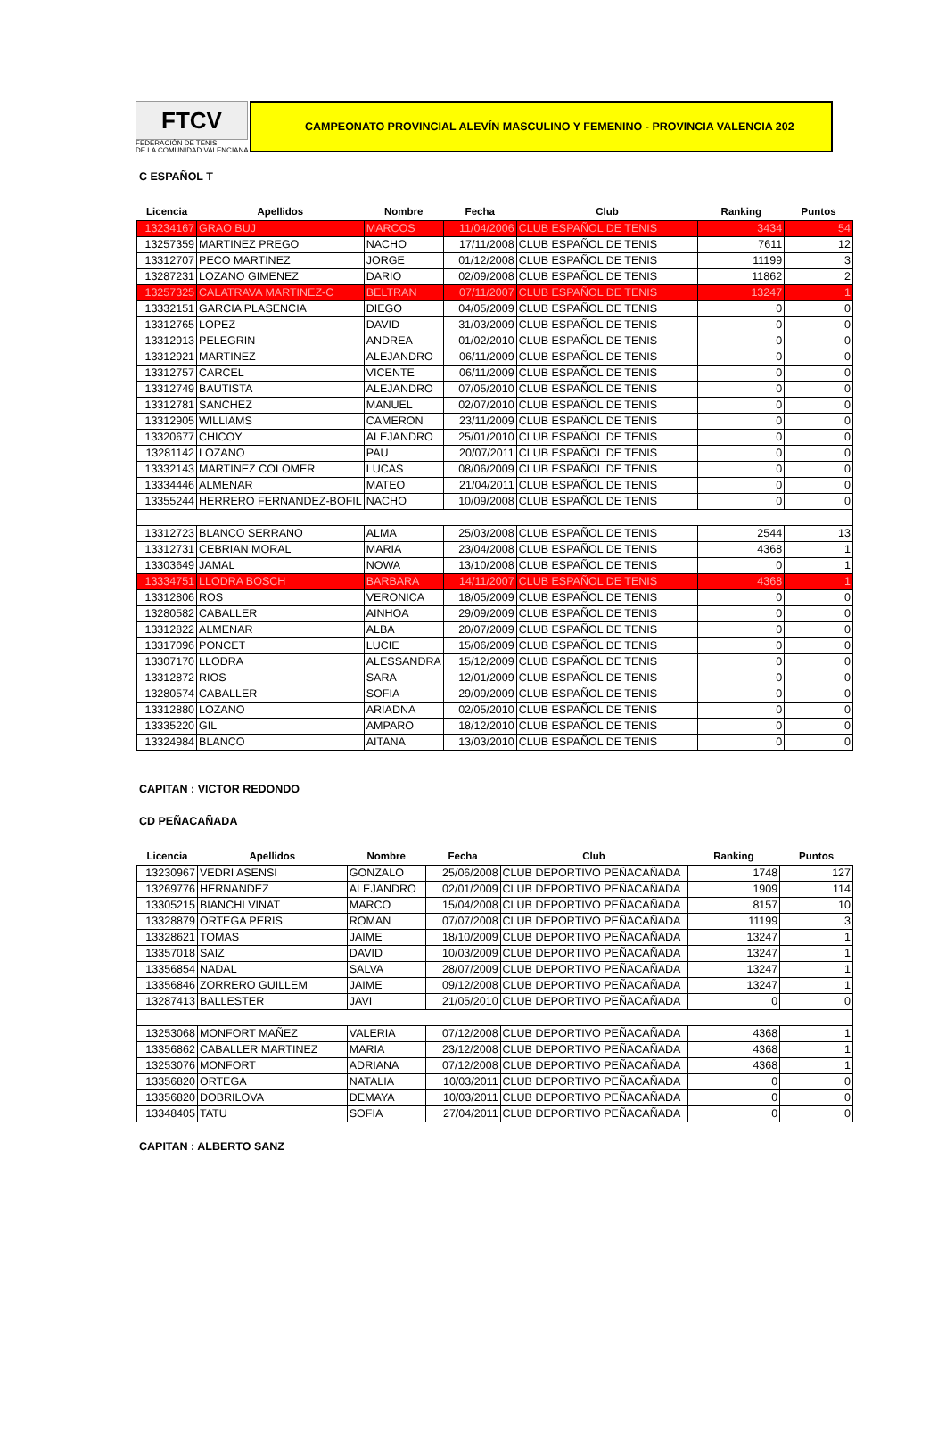FTCV
FEDERACIÓN DE TENIS
DE LA COMUNIDAD VALENCIANA
CAMPEONATO PROVINCIAL ALEVÍN MASCULINO Y FEMENINO - PROVINCIA VALENCIA 202
C ESPAÑOL T
| Licencia | Apellidos | Nombre | Fecha | Club | Ranking | Puntos |
| --- | --- | --- | --- | --- | --- | --- |
| 13234167 | GRAO BUJ | MARCOS | 11/04/2006 | CLUB ESPAÑOL DE TENIS | 3434 | 54 |
| 13257359 | MARTINEZ PREGO | NACHO | 17/11/2008 | CLUB ESPAÑOL DE TENIS | 7611 | 12 |
| 13312707 | PECO MARTINEZ | JORGE | 01/12/2008 | CLUB ESPAÑOL DE TENIS | 11199 | 3 |
| 13287231 | LOZANO GIMENEZ | DARIO | 02/09/2008 | CLUB ESPAÑOL DE TENIS | 11862 | 2 |
| 13257325 | CALATRAVA MARTINEZ-C | BELTRAN | 07/11/2007 | CLUB ESPAÑOL DE TENIS | 13247 | 1 |
| 13332151 | GARCIA PLASENCIA | DIEGO | 04/05/2009 | CLUB ESPAÑOL DE TENIS | 0 | 0 |
| 13312765 | LOPEZ | DAVID | 31/03/2009 | CLUB ESPAÑOL DE TENIS | 0 | 0 |
| 13312913 | PELEGRIN | ANDREA | 01/02/2010 | CLUB ESPAÑOL DE TENIS | 0 | 0 |
| 13312921 | MARTINEZ | ALEJANDRO | 06/11/2009 | CLUB ESPAÑOL DE TENIS | 0 | 0 |
| 13312757 | CARCEL | VICENTE | 06/11/2009 | CLUB ESPAÑOL DE TENIS | 0 | 0 |
| 13312749 | BAUTISTA | ALEJANDRO | 07/05/2010 | CLUB ESPAÑOL DE TENIS | 0 | 0 |
| 13312781 | SANCHEZ | MANUEL | 02/07/2010 | CLUB ESPAÑOL DE TENIS | 0 | 0 |
| 13312905 | WILLIAMS | CAMERON | 23/11/2009 | CLUB ESPAÑOL DE TENIS | 0 | 0 |
| 13320677 | CHICOY | ALEJANDRO | 25/01/2010 | CLUB ESPAÑOL DE TENIS | 0 | 0 |
| 13281142 | LOZANO | PAU | 20/07/2011 | CLUB ESPAÑOL DE TENIS | 0 | 0 |
| 13332143 | MARTINEZ COLOMER | LUCAS | 08/06/2009 | CLUB ESPAÑOL DE TENIS | 0 | 0 |
| 13334446 | ALMENAR | MATEO | 21/04/2011 | CLUB ESPAÑOL DE TENIS | 0 | 0 |
| 13355244 | HERRERO FERNANDEZ-BOFIL | NACHO | 10/09/2008 | CLUB ESPAÑOL DE TENIS | 0 | 0 |
| 13312723 | BLANCO SERRANO | ALMA | 25/03/2008 | CLUB ESPAÑOL DE TENIS | 2544 | 13 |
| 13312731 | CEBRIAN MORAL | MARIA | 23/04/2008 | CLUB ESPAÑOL DE TENIS | 4368 | 1 |
| 13303649 | JAMAL | NOWA | 13/10/2008 | CLUB ESPAÑOL DE TENIS | 0 | 1 |
| 13334751 | LLODRA BOSCH | BARBARA | 14/11/2007 | CLUB ESPAÑOL DE TENIS | 4368 | 1 |
| 13312806 | ROS | VERONICA | 18/05/2009 | CLUB ESPAÑOL DE TENIS | 0 | 0 |
| 13280582 | CABALLER | AINHOA | 29/09/2009 | CLUB ESPAÑOL DE TENIS | 0 | 0 |
| 13312822 | ALMENAR | ALBA | 20/07/2009 | CLUB ESPAÑOL DE TENIS | 0 | 0 |
| 13317096 | PONCET | LUCIE | 15/06/2009 | CLUB ESPAÑOL DE TENIS | 0 | 0 |
| 13307170 | LLODRA | ALESSANDRA | 15/12/2009 | CLUB ESPAÑOL DE TENIS | 0 | 0 |
| 13312872 | RIOS | SARA | 12/01/2009 | CLUB ESPAÑOL DE TENIS | 0 | 0 |
| 13280574 | CABALLER | SOFIA | 29/09/2009 | CLUB ESPAÑOL DE TENIS | 0 | 0 |
| 13312880 | LOZANO | ARIADNA | 02/05/2010 | CLUB ESPAÑOL DE TENIS | 0 | 0 |
| 13335220 | GIL | AMPARO | 18/12/2010 | CLUB ESPAÑOL DE TENIS | 0 | 0 |
| 13324984 | BLANCO | AITANA | 13/03/2010 | CLUB ESPAÑOL DE TENIS | 0 | 0 |
CAPITAN : VICTOR REDONDO
CD PEÑACAÑADA
| Licencia | Apellidos | Nombre | Fecha | Club | Ranking | Puntos |
| --- | --- | --- | --- | --- | --- | --- |
| 13230967 | VEDRI ASENSI | GONZALO | 25/06/2008 | CLUB DEPORTIVO PEÑACAÑADA | 1748 | 127 |
| 13269776 | HERNANDEZ | ALEJANDRO | 02/01/2009 | CLUB DEPORTIVO PEÑACAÑADA | 1909 | 114 |
| 13305215 | BIANCHI VINAT | MARCO | 15/04/2008 | CLUB DEPORTIVO PEÑACAÑADA | 8157 | 10 |
| 13328879 | ORTEGA PERIS | ROMAN | 07/07/2008 | CLUB DEPORTIVO PEÑACAÑADA | 11199 | 3 |
| 13328621 | TOMAS | JAIME | 18/10/2009 | CLUB DEPORTIVO PEÑACAÑADA | 13247 | 1 |
| 13357018 | SAIZ | DAVID | 10/03/2009 | CLUB DEPORTIVO PEÑACAÑADA | 13247 | 1 |
| 13356854 | NADAL | SALVA | 28/07/2009 | CLUB DEPORTIVO PEÑACAÑADA | 13247 | 1 |
| 13356846 | ZORRERO GUILLEM | JAIME | 09/12/2008 | CLUB DEPORTIVO PEÑACAÑADA | 13247 | 1 |
| 13287413 | BALLESTER | JAVI | 21/05/2010 | CLUB DEPORTIVO PEÑACAÑADA | 0 | 0 |
| 13253068 | MONFORT MAÑEZ | VALERIA | 07/12/2008 | CLUB DEPORTIVO PEÑACAÑADA | 4368 | 1 |
| 13356862 | CABALLER MARTINEZ | MARIA | 23/12/2008 | CLUB DEPORTIVO PEÑACAÑADA | 4368 | 1 |
| 13253076 | MONFORT | ADRIANA | 07/12/2008 | CLUB DEPORTIVO PEÑACAÑADA | 4368 | 1 |
| 13356820 | ORTEGA | NATALIA | 10/03/2011 | CLUB DEPORTIVO PEÑACAÑADA | 0 | 0 |
| 13356820 | DOBRILOVA | DEMAYA | 10/03/2011 | CLUB DEPORTIVO PEÑACAÑADA | 0 | 0 |
| 13348405 | TATU | SOFIA | 27/04/2011 | CLUB DEPORTIVO PEÑACAÑADA | 0 | 0 |
CAPITAN : ALBERTO SANZ